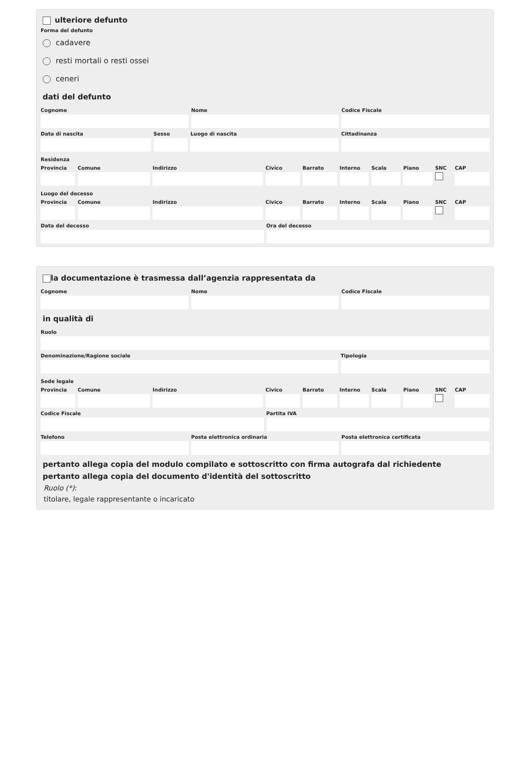ulteriore defunto
Forma del defunto
cadavere
resti mortali o resti ossei
ceneri
dati del defunto
Cognome Nome Codice Fiscale
Data di nascita Sesso Luogo di nascita Cittadinanza
Residenza
Provincia Comune Indirizzo Civico Barrato Interno Scala Piano SNC CAP
Luogo del decesso
Provincia Comune Indirizzo Civico Barrato Interno Scala Piano SNC CAP
Data del decesso Ora del decesso
la documentazione è trasmessa dall’agenzia rappresentata da
Cognome Nome Codice Fiscale
in qualità di
Ruolo
Denominazione/Ragione sociale Tipologia
Sede legale
Provincia Comune Indirizzo Civico Barrato Interno Scala Piano SNC CAP
Codice Fiscale Partita IVA
Telefono Posta elettronica ordinaria Posta elettronica certificata
pertanto allega copia del modulo compilato e sottoscritto con firma autografa dal richiedente
pertanto allega copia del documento d'identità del sottoscritto
Ruolo (*):
titolare, legale rappresentante o incaricato